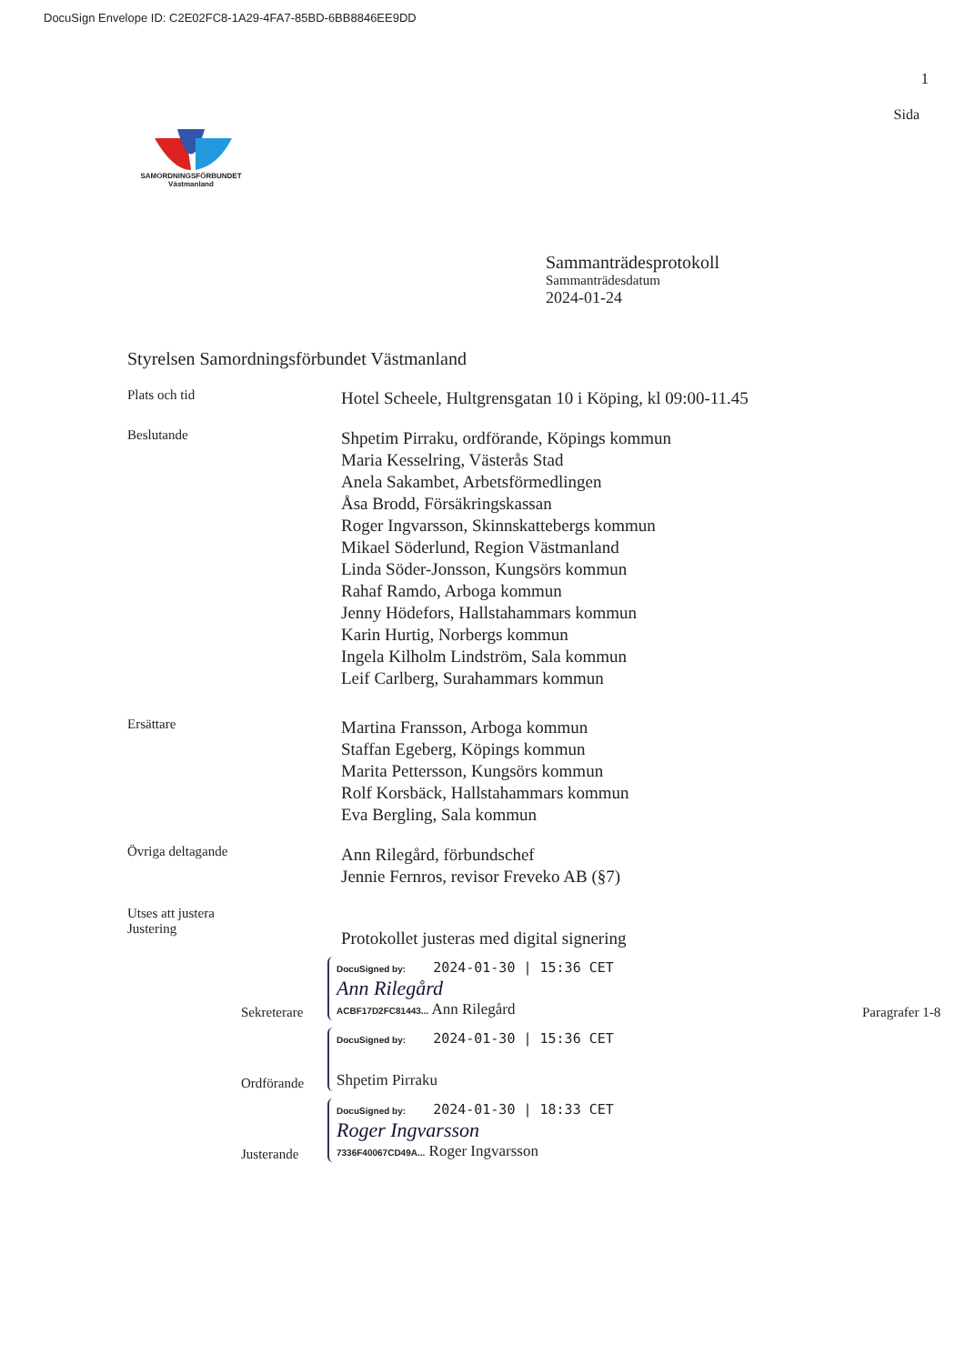DocuSign Envelope ID: C2E02FC8-1A29-4FA7-85BD-6BB8846EE9DD
1
SAMORDNINGSFÖRBUNDET
Västmanland
Sida
Sammanträdesprotokoll
Sammanträdesdatum
2024-01-24
Styrelsen Samordningsförbundet Västmanland
Plats och tid
Hotel Scheele, Hultgrensgatan 10 i Köping, kl 09:00-11.45
Beslutande
Shpetim Pirraku, ordförande, Köpings kommun
Maria Kesselring, Västerås Stad
Anela Sakambet, Arbetsförmedlingen
Åsa Brodd, Försäkringskassan
Roger Ingvarsson, Skinnskattebergs kommun
Mikael Söderlund, Region Västmanland
Linda Söder-Jonsson, Kungsörs kommun
Rahaf Ramdo, Arboga kommun
Jenny Hödefors, Hallstahammars kommun
Karin Hurtig, Norbergs kommun
Ingela Kilholm Lindström, Sala kommun
Leif Carlberg, Surahammars kommun
Ersättare
Martina Fransson, Arboga kommun
Staffan Egeberg, Köpings kommun
Marita Pettersson, Kungsörs kommun
Rolf Korsbäck, Hallstahammars kommun
Eva Bergling, Sala kommun
Övriga deltagande
Ann Rilegård, förbundschef
Jennie Fernros, revisor Freveko AB (§7)
Utses att justera
Justering
Protokollet justeras med digital signering
Sekreterare
DocuSigned by: 2024-01-30 | 15:36 CET
Ann Rilegård
ACBF17D2FC81443... Ann Rilegård
Paragrafer 1-8
Ordförande
DocuSigned by: 2024-01-30 | 15:36 CET
Shpetim Pirraku
Justerande
DocuSigned by: 2024-01-30 | 18:33 CET
Roger Ingvarsson
7336F40067CD49A... Roger Ingvarsson